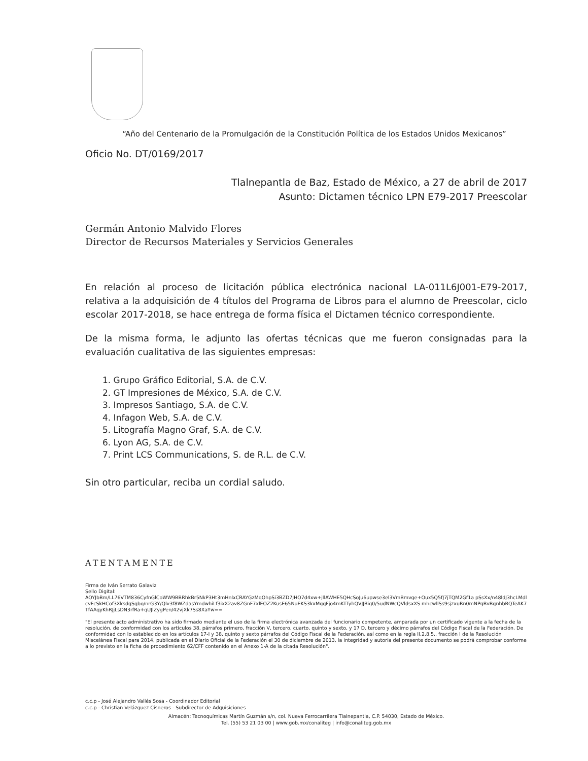“Año del Centenario de la Promulgación de la Constitución Política de los Estados Unidos Mexicanos”
Oficio No. DT/0169/2017
Tlalnepantla de Baz, Estado de México, a 27 de abril de 2017
Asunto: Dictamen técnico LPN E79-2017 Preescolar
Germán Antonio Malvido Flores
Director de Recursos Materiales y Servicios Generales
En relación al proceso de licitación pública electrónica nacional LA-011L6J001-E79-2017, relativa a la adquisición de 4 títulos del Programa de Libros para el alumno de Preescolar, ciclo escolar 2017-2018, se hace entrega de forma física el Dictamen técnico correspondiente.
De la misma forma, le adjunto las ofertas técnicas que me fueron consignadas para la evaluación cualitativa de las siguientes empresas:
1. Grupo Gráfico Editorial, S.A. de C.V.
2. GT Impresiones de México, S.A. de C.V.
3. Impresos Santiago, S.A. de C.V.
4. Infagon Web, S.A. de C.V.
5. Litografía Magno Graf, S.A. de C.V.
6. Lyon AG, S.A. de C.V.
7. Print LCS Communications, S. de R.L. de C.V.
Sin otro particular, reciba un cordial saludo.
ATENTAMENTE
Firma de Iván Serrato Galaviz
Sello Digital:
AOYJbBm/LL76VTM836CyfnGlCoWW9BBRhkBr5NkP3Ht3mHnlxCRAYGzMqOhpSi3BZD7JHO7d4xw+jllAWHE5QHcSoJu6upwse3el3VmBmvge+Oux5Q5fJ7jTQM2Gf1a pSsXx/n48ldJ3hcLMdlcvFcSkHCof3XksdqSqbo/nrG3Y/Qlv3f8WZdasYmdwhiLf3ixX2av8ZGnF7xlEOZ2KusE65NuEKS3kxMgqFjo4mKTTyhQVJJBig0/5udNWcQVldsxXS mhcwllSs9sjzxuRn0mNPgBvBqnhbRQTeAK7TfAAqyKhRJjLsDN3rfRa+qUJlZygPen/42vjXk7Ss8XaYw==
"El presente acto administrativo ha sido firmado mediante el uso de la firma electrónica avanzada del funcionario competente, amparada por un certificado vigente a la fecha de la resolución, de conformidad con los artículos 38, párrafos primero, fracción V, tercero, cuarto, quinto y sexto, y 17 D, tercero y décimo párrafos del Código Fiscal de la Federación. De conformidad con lo establecido en los artículos 17-I y 38, quinto y sexto párrafos del Código Fiscal de la Federación, así como en la regla II.2.8.5., fracción I de la Resolución Miscelánea Fiscal para 2014, publicada en el Diario Oficial de la Federación el 30 de diciembre de 2013, la integridad y autoría del presente documento se podrá comprobar conforme a lo previsto en la ficha de procedimiento 62/CFF contenido en el Anexo 1-A de la citada Resolución".
c.c.p - José Alejandro Vallés Sosa - Coordinador Editorial
c.c.p - Christian Velázquez Cisneros - Subdirector de Adquisiciones
Almacén: Tecnoquímicas Martín Guzmán s/n, col. Nueva Ferrocarrilera Tlalnepantla, C.P. 54030, Estado de México.
Tel. (55) 53 21 03 00 | www.gob.mx/conaliteg | info@conaliteg.gob.mx